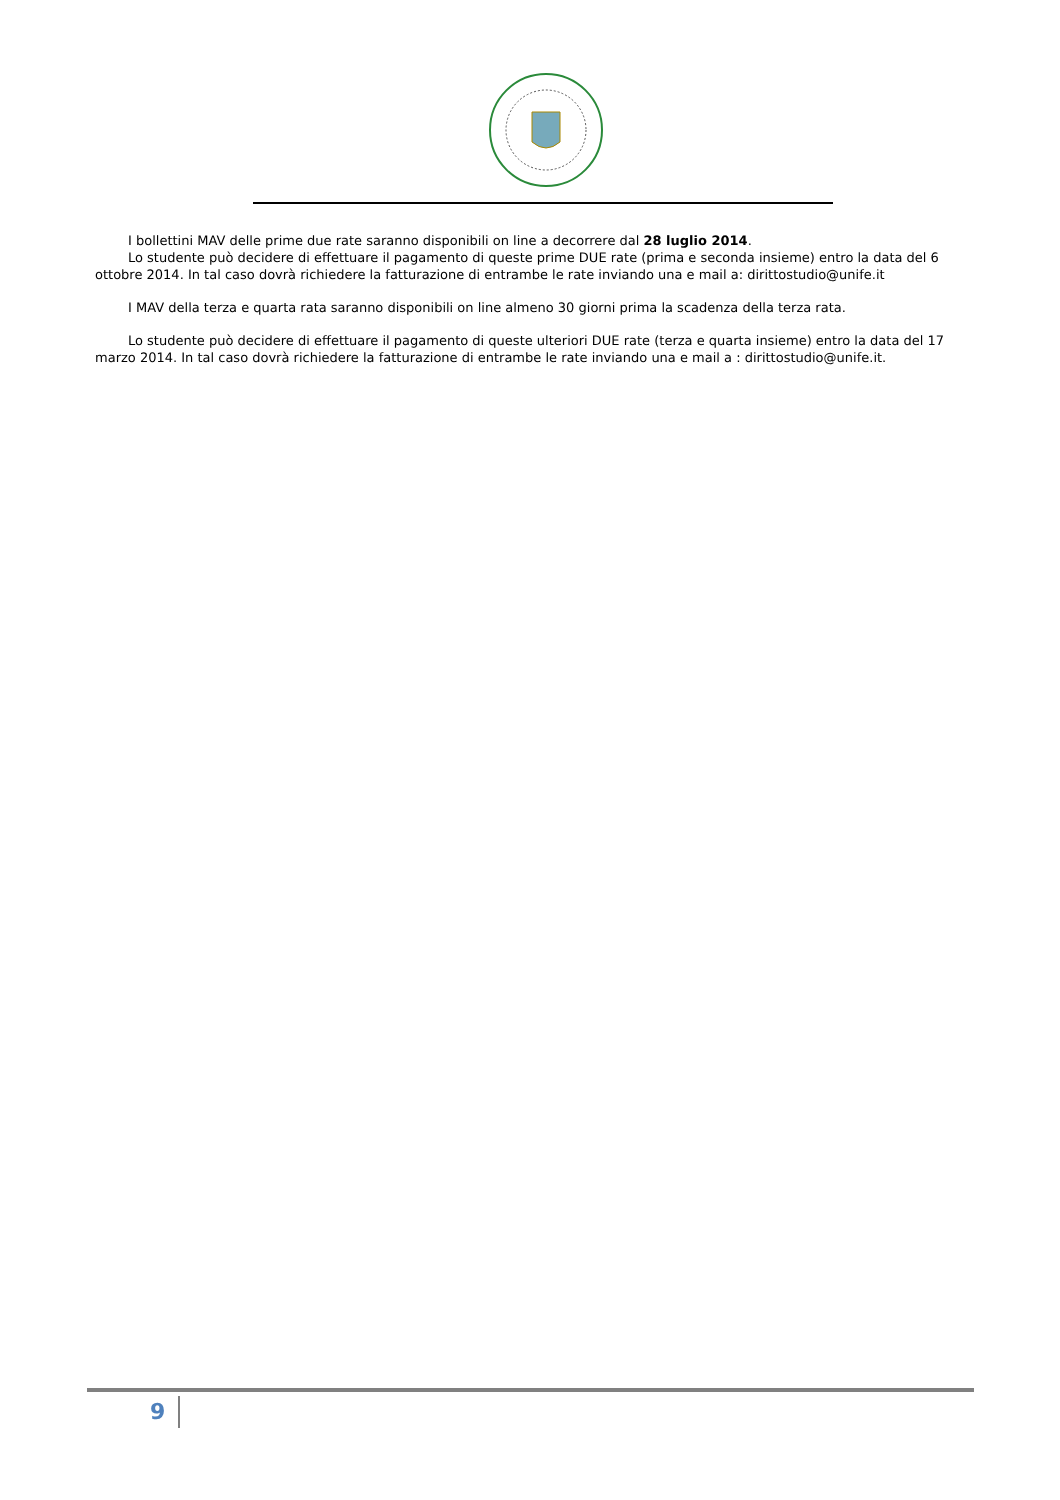I bollettini MAV delle prime due rate saranno disponibili on line a decorrere dal 28 luglio 2014.
Lo studente può decidere di effettuare il pagamento di queste prime DUE rate (prima e seconda insieme) entro la data del 6 ottobre 2014. In tal caso dovrà richiedere la fatturazione di entrambe le rate inviando una e mail a: dirittostudio@unife.it
I MAV della terza e quarta rata saranno disponibili on line almeno 30 giorni prima la scadenza della terza rata.
Lo studente può decidere di effettuare il pagamento di queste ulteriori DUE rate (terza e quarta insieme) entro la data del 17 marzo 2014. In tal caso dovrà richiedere la fatturazione di entrambe le rate inviando una e mail a : dirittostudio@unife.it.
9